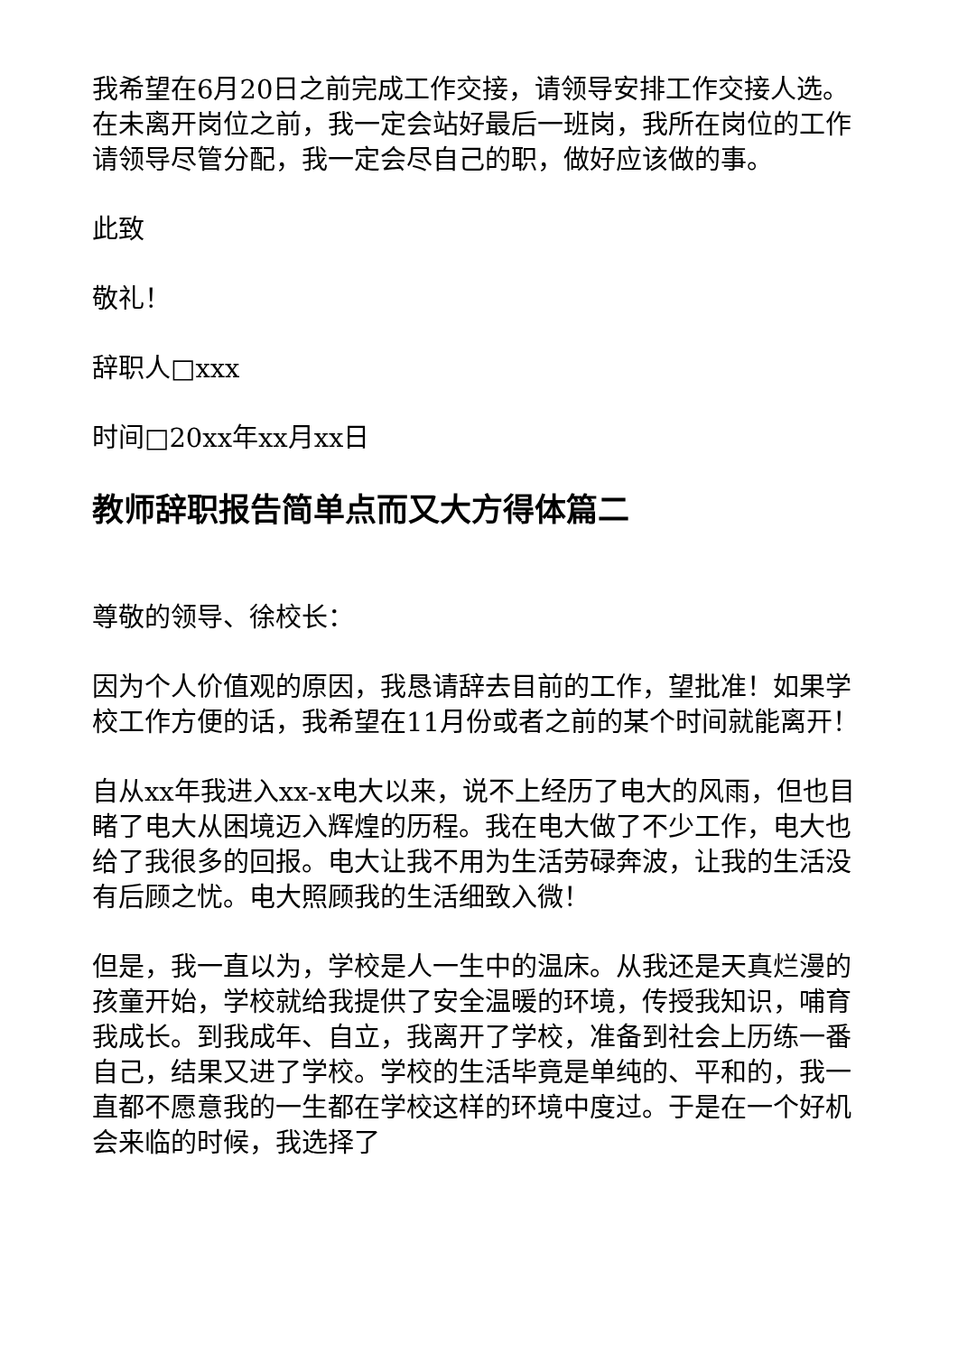我希望在6月20日之前完成工作交接，请领导安排工作交接人选。在未离开岗位之前，我一定会站好最后一班岗，我所在岗位的工作请领导尽管分配，我一定会尽自己的职，做好应该做的事。
此致
敬礼！
辞职人□xxx
时间□20xx年xx月xx日
教师辞职报告简单点而又大方得体篇二
尊敬的领导、徐校长：
因为个人价值观的原因，我恳请辞去目前的工作，望批准！如果学校工作方便的话，我希望在11月份或者之前的某个时间就能离开！
自从xx年我进入xx-x电大以来，说不上经历了电大的风雨，但也目睹了电大从困境迈入辉煌的历程。我在电大做了不少工作，电大也给了我很多的回报。电大让我不用为生活劳碌奔波，让我的生活没有后顾之忧。电大照顾我的生活细致入微！
但是，我一直以为，学校是人一生中的温床。从我还是天真烂漫的孩童开始，学校就给我提供了安全温暖的环境，传授我知识，哺育我成长。到我成年、自立，我离开了学校，准备到社会上历练一番自己，结果又进了学校。学校的生活毕竟是单纯的、平和的，我一直都不愿意我的一生都在学校这样的环境中度过。于是在一个好机会来临的时候，我选择了